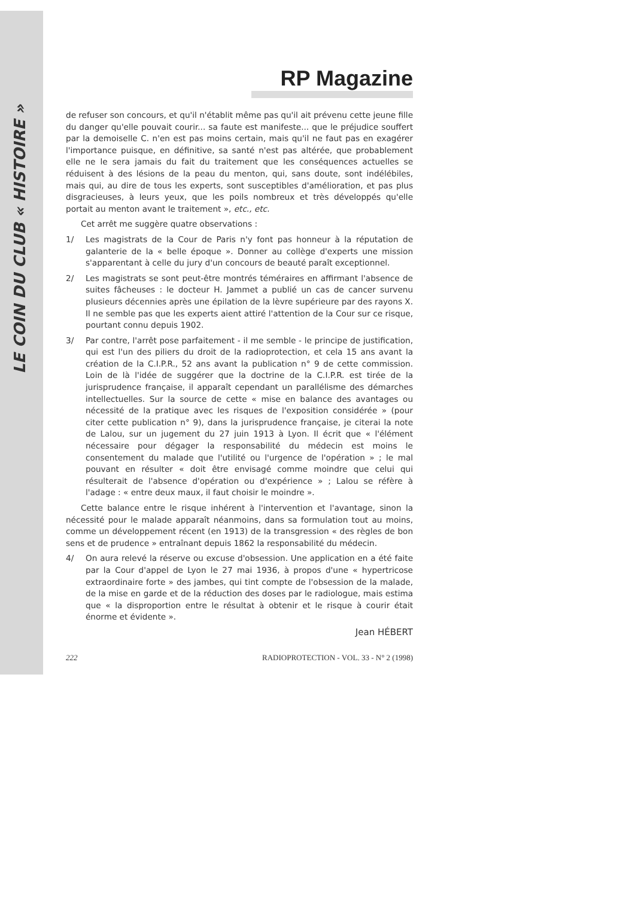LE COIN DU CLUB « HISTOIRE »
RP Magazine
de refuser son concours, et qu'il n'établit même pas qu'il ait prévenu cette jeune fille du danger qu'elle pouvait courir... sa faute est manifeste... que le préjudice souffert par la demoiselle C. n'en est pas moins certain, mais qu'il ne faut pas en exagérer l'importance puisque, en définitive, sa santé n'est pas altérée, que probablement elle ne le sera jamais du fait du traitement que les conséquences actuelles se réduisent à des lésions de la peau du menton, qui, sans doute, sont indélébiles, mais qui, au dire de tous les experts, sont susceptibles d'amélioration, et pas plus disgracieuses, à leurs yeux, que les poils nombreux et très développés qu'elle portait au menton avant le traitement », etc., etc.
Cet arrêt me suggère quatre observations :
1/ Les magistrats de la Cour de Paris n'y font pas honneur à la réputation de galanterie de la « belle époque ». Donner au collège d'experts une mission s'apparentant à celle du jury d'un concours de beauté paraît exceptionnel.
2/ Les magistrats se sont peut-être montrés téméraires en affirmant l'absence de suites fâcheuses : le docteur H. Jammet a publié un cas de cancer survenu plusieurs décennies après une épilation de la lèvre supérieure par des rayons X. Il ne semble pas que les experts aient attiré l'attention de la Cour sur ce risque, pourtant connu depuis 1902.
3/ Par contre, l'arrêt pose parfaitement - il me semble - le principe de justification, qui est l'un des piliers du droit de la radioprotection, et cela 15 ans avant la création de la C.I.P.R., 52 ans avant la publication n° 9 de cette commission. Loin de là l'idée de suggérer que la doctrine de la C.I.P.R. est tirée de la jurisprudence française, il apparaît cependant un parallélisme des démarches intellectuelles. Sur la source de cette « mise en balance des avantages ou nécessité de la pratique avec les risques de l'exposition considérée » (pour citer cette publication n° 9), dans la jurisprudence française, je citerai la note de Lalou, sur un jugement du 27 juin 1913 à Lyon. Il écrit que « l'élément nécessaire pour dégager la responsabilité du médecin est moins le consentement du malade que l'utilité ou l'urgence de l'opération » ; le mal pouvant en résulter « doit être envisagé comme moindre que celui qui résulterait de l'absence d'opération ou d'expérience » ; Lalou se réfère à l'adage : « entre deux maux, il faut choisir le moindre ».
Cette balance entre le risque inhérent à l'intervention et l'avantage, sinon la nécessité pour le malade apparaît néanmoins, dans sa formulation tout au moins, comme un développement récent (en 1913) de la transgression « des règles de bon sens et de prudence » entraînant depuis 1862 la responsabilité du médecin.
4/ On aura relevé la réserve ou excuse d'obsession. Une application en a été faite par la Cour d'appel de Lyon le 27 mai 1936, à propos d'une « hypertricose extraordinaire forte » des jambes, qui tint compte de l'obsession de la malade, de la mise en garde et de la réduction des doses par le radiologue, mais estima que « la disproportion entre le résultat à obtenir et le risque à courir était énorme et évidente ».
Jean HÉBERT
222 RADIOPROTECTION - VOL. 33 - N° 2 (1998)